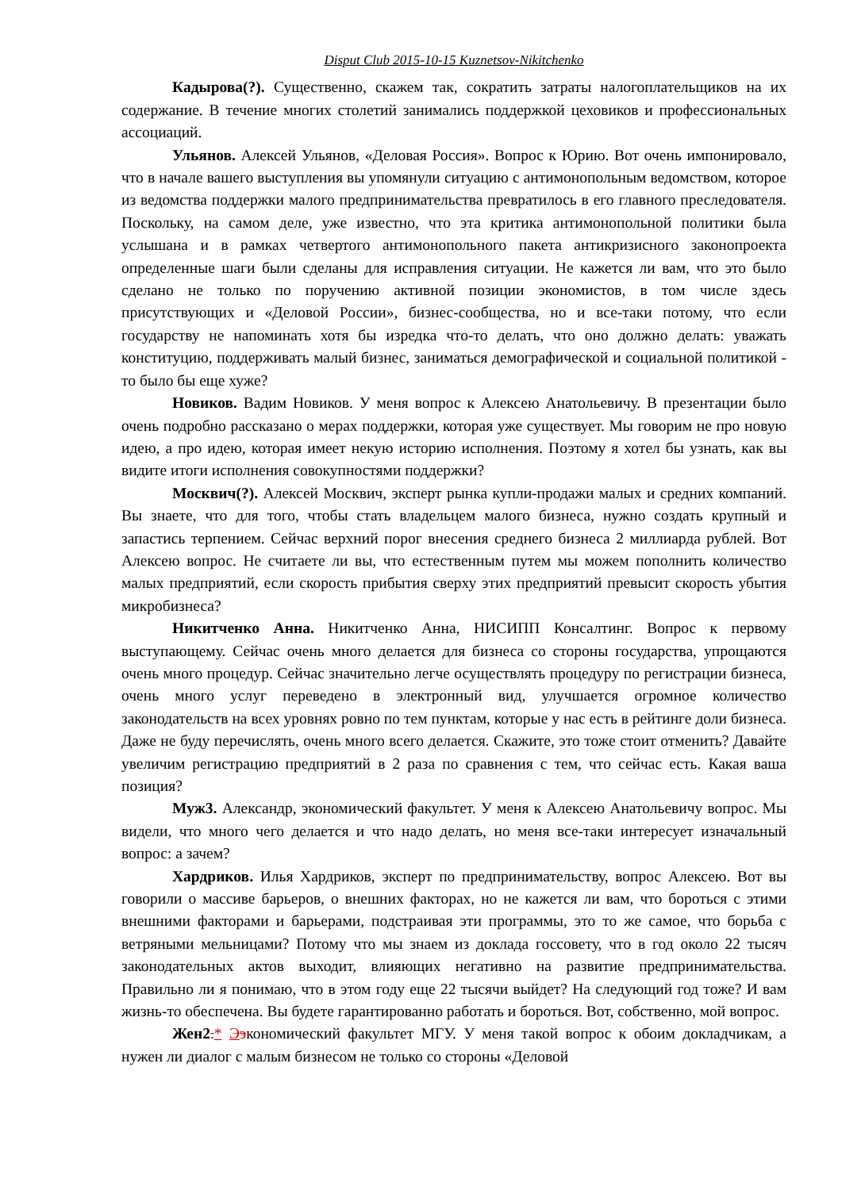Disput Club 2015-10-15 Kuznetsov-Nikitchenko
Кадырова(?). Существенно, скажем так, сократить затраты налогоплательщиков на их содержание. В течение многих столетий занимались поддержкой цеховиков и профессиональных ассоциаций.
Ульянов. Алексей Ульянов, «Деловая Россия». Вопрос к Юрию. Вот очень импонировало, что в начале вашего выступления вы упомянули ситуацию с антимонопольным ведомством, которое из ведомства поддержки малого предпринимательства превратилось в его главного преследователя. Поскольку, на самом деле, уже известно, что эта критика антимонопольной политики была услышана и в рамках четвертого антимонопольного пакета антикризисного законопроекта определенные шаги были сделаны для исправления ситуации. Не кажется ли вам, что это было сделано не только по поручению активной позиции экономистов, в том числе здесь присутствующих и «Деловой России», бизнес-сообщества, но и все-таки потому, что если государству не напоминать хотя бы изредка что-то делать, что оно должно делать: уважать конституцию, поддерживать малый бизнес, заниматься демографической и социальной политикой - то было бы еще хуже?
Новиков. Вадим Новиков. У меня вопрос к Алексею Анатольевичу. В презентации было очень подробно рассказано о мерах поддержки, которая уже существует. Мы говорим не про новую идею, а про идею, которая имеет некую историю исполнения. Поэтому я хотел бы узнать, как вы видите итоги исполнения совокупностями поддержки?
Москвич(?). Алексей Москвич, эксперт рынка купли-продажи малых и средних компаний. Вы знаете, что для того, чтобы стать владельцем малого бизнеса, нужно создать крупный и запастись терпением. Сейчас верхний порог внесения среднего бизнеса 2 миллиарда рублей. Вот Алексею вопрос. Не считаете ли вы, что естественным путем мы можем пополнить количество малых предприятий, если скорость прибытия сверху этих предприятий превысит скорость убытия микробизнеса?
Никитченко Анна. Никитченко Анна, НИСИПП Консалтинг. Вопрос к первому выступающему. Сейчас очень много делается для бизнеса со стороны государства, упрощаются очень много процедур. Сейчас значительно легче осуществлять процедуру по регистрации бизнеса, очень много услуг переведено в электронный вид, улучшается огромное количество законодательств на всех уровнях ровно по тем пунктам, которые у нас есть в рейтинге доли бизнеса. Даже не буду перечислять, очень много всего делается. Скажите, это тоже стоит отменить? Давайте увеличим регистрацию предприятий в 2 раза по сравнения с тем, что сейчас есть. Какая ваша позиция?
Муж3. Александр, экономический факультет. У меня к Алексею Анатольевичу вопрос. Мы видели, что много чего делается и что надо делать, но меня все-таки интересует изначальный вопрос: а зачем?
Хардриков. Илья Хардриков, эксперт по предпринимательству, вопрос Алексею. Вот вы говорили о массиве барьеров, о внешних факторах, но не кажется ли вам, что бороться с этими внешними факторами и барьерами, подстраивая эти программы, это то же самое, что борьба с ветряными мельницами? Потому что мы знаем из доклада госсовету, что в год около 22 тысяч законодательных актов выходит, влияющих негативно на развитие предпринимательства. Правильно ли я понимаю, что в этом году еще 22 тысячи выйдет? На следующий год тоже? И вам жизнь-то обеспечена. Вы будете гарантированно работать и бороться. Вот, собственно, мой вопрос.
Жен2.* Ээкономический факультет МГУ. У меня такой вопрос к обоим докладчикам, а нужен ли диалог с малым бизнесом не только со стороны «Деловой